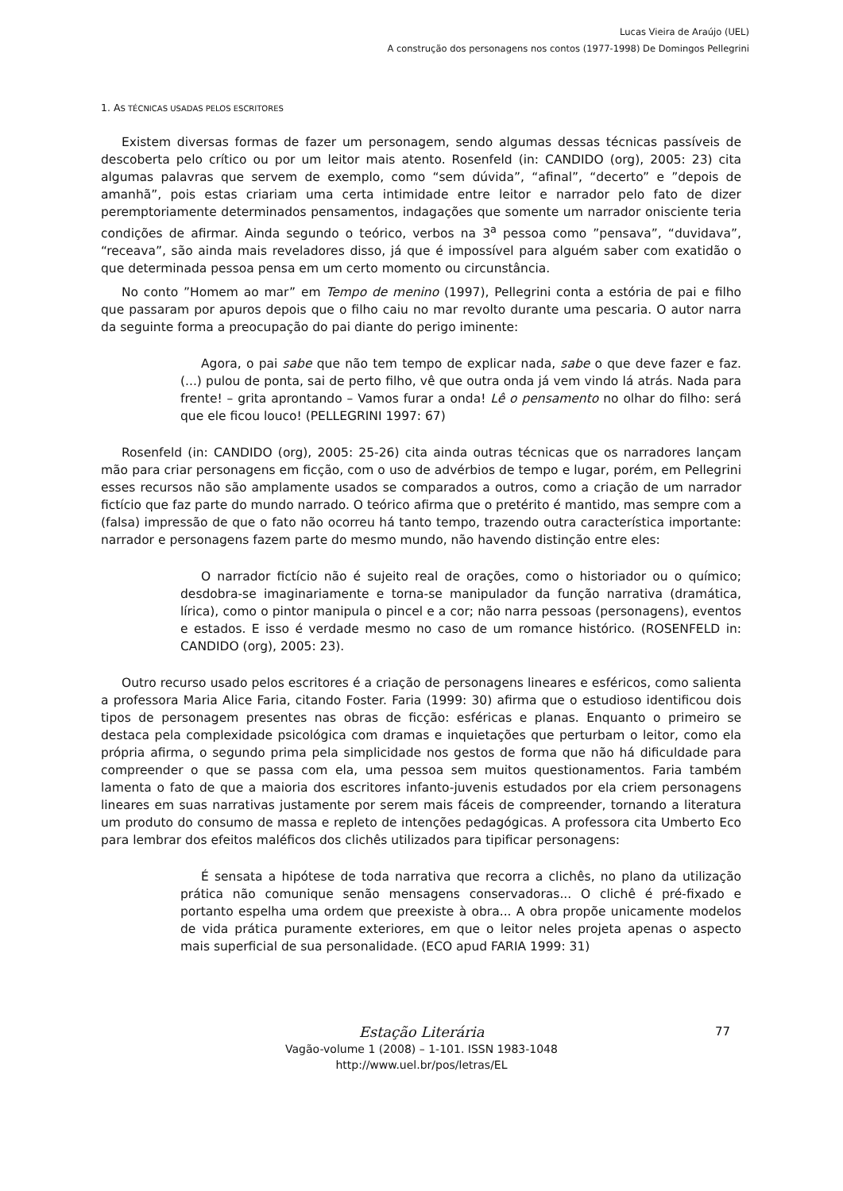Lucas Vieira de Araújo (UEL)
A construção dos personagens nos contos (1977-1998) De Domingos Pellegrini
1. AS TÉCNICAS USADAS PELOS ESCRITORES
Existem diversas formas de fazer um personagem, sendo algumas dessas técnicas passíveis de descoberta pelo crítico ou por um leitor mais atento. Rosenfeld (in: CANDIDO (org), 2005: 23) cita algumas palavras que servem de exemplo, como “sem dúvida”, “afinal”, “decerto” e ”depois de amanhã”, pois estas criariam uma certa intimidade entre leitor e narrador pelo fato de dizer peremptoriamente determinados pensamentos, indagações que somente um narrador onisciente teria condições de afirmar. Ainda segundo o teórico, verbos na 3<sup>a</sup> pessoa como ”pensava”, “duvidava”, “receava”, são ainda mais reveladores disso, já que é impossível para alguém saber com exatidão o que determinada pessoa pensa em um certo momento ou circunstância.
No conto ”Homem ao mar” em Tempo de menino (1997), Pellegrini conta a estória de pai e filho que passaram por apuros depois que o filho caiu no mar revolto durante uma pescaria. O autor narra da seguinte forma a preocupação do pai diante do perigo iminente:
Agora, o pai sabe que não tem tempo de explicar nada, sabe o que deve fazer e faz. (...) pulou de ponta, sai de perto filho, vê que outra onda já vem vindo lá atrás. Nada para frente! – grita aprontando – Vamos furar a onda! Lê o pensamento no olhar do filho: será que ele ficou louco! (PELLEGRINI 1997: 67)
Rosenfeld (in: CANDIDO (org), 2005: 25-26) cita ainda outras técnicas que os narradores lançam mão para criar personagens em ficção, com o uso de advérbios de tempo e lugar, porém, em Pellegrini esses recursos não são amplamente usados se comparados a outros, como a criação de um narrador fictício que faz parte do mundo narrado. O teórico afirma que o pretérito é mantido, mas sempre com a (falsa) impressão de que o fato não ocorreu há tanto tempo, trazendo outra característica importante: narrador e personagens fazem parte do mesmo mundo, não havendo distinção entre eles:
O narrador fictício não é sujeito real de orações, como o historiador ou o químico; desdobra-se imaginariamente e torna-se manipulador da função narrativa (dramática, lírica), como o pintor manipula o pincel e a cor; não narra pessoas (personagens), eventos e estados. E isso é verdade mesmo no caso de um romance histórico. (ROSENFELD in: CANDIDO (org), 2005: 23).
Outro recurso usado pelos escritores é a criação de personagens lineares e esféricos, como salienta a professora Maria Alice Faria, citando Foster. Faria (1999: 30) afirma que o estudioso identificou dois tipos de personagem presentes nas obras de ficção: esféricas e planas. Enquanto o primeiro se destaca pela complexidade psicológica com dramas e inquietações que perturbam o leitor, como ela própria afirma, o segundo prima pela simplicidade nos gestos de forma que não há dificuldade para compreender o que se passa com ela, uma pessoa sem muitos questionamentos. Faria também lamenta o fato de que a maioria dos escritores infanto-juvenis estudados por ela criem personagens lineares em suas narrativas justamente por serem mais fáceis de compreender, tornando a literatura um produto do consumo de massa e repleto de intenções pedagógicas. A professora cita Umberto Eco para lembrar dos efeitos maléficos dos clichês utilizados para tipificar personagens:
É sensata a hipótese de toda narrativa que recorra a clichês, no plano da utilização prática não comunique senão mensagens conservadoras... O clichê é pré-fixado e portanto espelha uma ordem que preexiste à obra... A obra propõe unicamente modelos de vida prática puramente exteriores, em que o leitor neles projeta apenas o aspecto mais superficial de sua personalidade. (ECO apud FARIA 1999: 31)
Estação Literária
Vagão-volume 1 (2008) – 1-101. ISSN 1983-1048
http://www.uel.br/pos/letras/EL
77